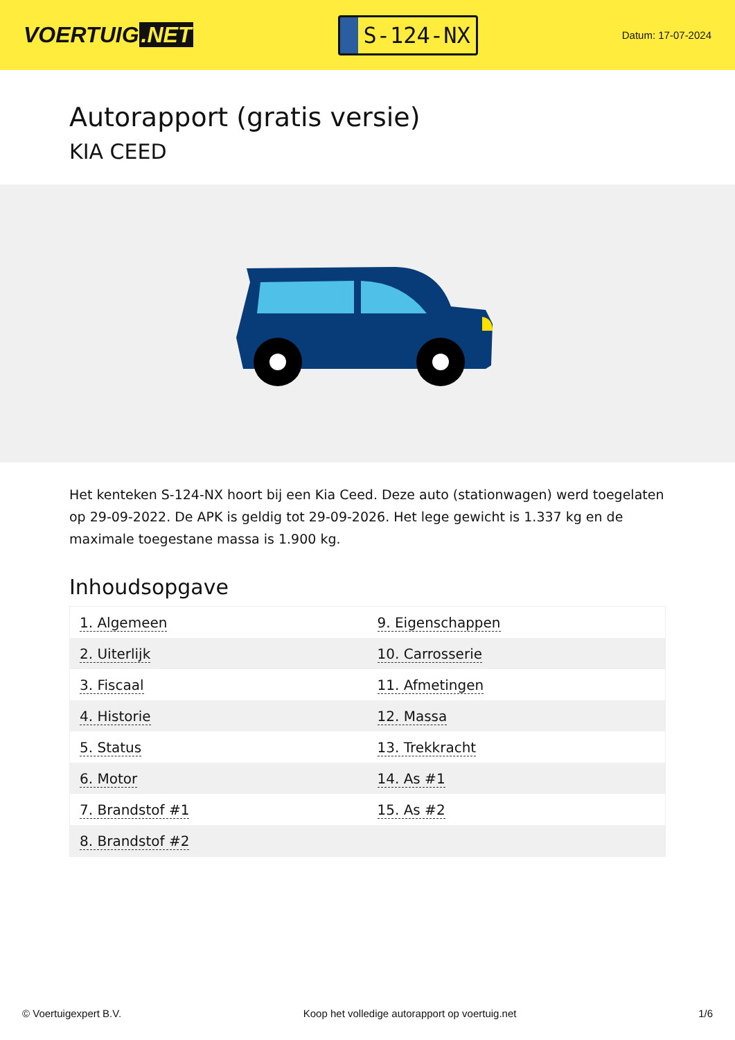VOERTUIG.NET
S-124-NX
Datum: 17-07-2024
Autorapport (gratis versie)
KIA CEED
Het kenteken S-124-NX hoort bij een Kia Ceed. Deze auto (stationwagen) werd toegelaten op 29-09-2022. De APK is geldig tot 29-09-2026. Het lege gewicht is 1.337 kg en de maximale toegestane massa is 1.900 kg.
Inhoudsopgave
| 1. Algemeen | 9. Eigenschappen |
| 2. Uiterlijk | 10. Carrosserie |
| 3. Fiscaal | 11. Afmetingen |
| 4. Historie | 12. Massa |
| 5. Status | 13. Trekkracht |
| 6. Motor | 14. As #1 |
| 7. Brandstof #1 | 15. As #2 |
| 8. Brandstof #2 | |
© Voertuigexpert B.V. Koop het volledige autorapport op voertuig.net
1/6